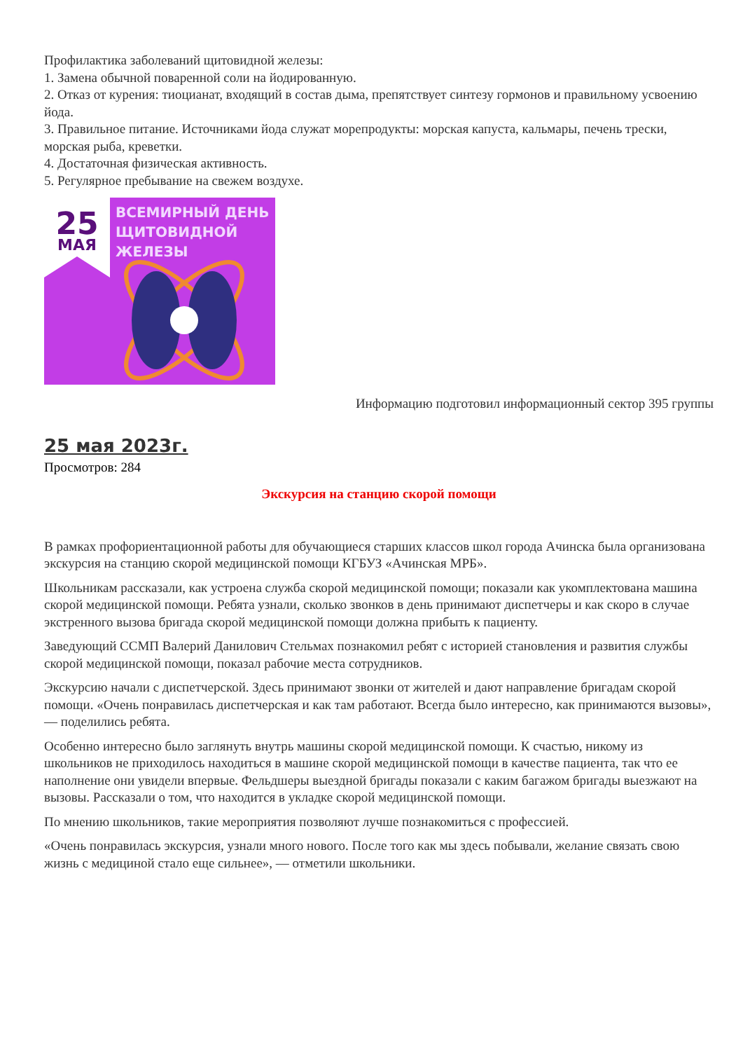Профилактика заболеваний щитовидной железы:
1. Замена обычной поваренной соли на йодированную.
2. Отказ от курения: тиоцианат, входящий в состав дыма, препятствует синтезу гормонов и правильному усвоению йода.
3. Правильное питание. Источниками йода служат морепродукты: морская капуста, кальмары, печень трески, морская рыба, креветки.
4. Достаточная физическая активность.
5. Регулярное пребывание на свежем воздухе.
25
МАЯ
ВСЕМИРНЫЙ ДЕНЬ
ЩИТОВИДНОЙ
ЖЕЛЕЗЫ
Информацию подготовил информационный сектор 395 группы
25 мая 2023г.
Просмотров: 284
Экскурсия на станцию скорой помощи
В рамках профориентационной работы для обучающиеся старших классов школ города Ачинска была организована экскурсия на станцию скорой медицинской помощи КГБУЗ «Ачинская МРБ».
Школьникам рассказали, как устроена служба скорой медицинской помощи; показали как укомплектована машина скорой медицинской помощи. Ребята узнали, сколько звонков в день принимают диспетчеры и как скоро в случае экстренного вызова бригада скорой медицинской помощи должна прибыть к пациенту.
Заведующий ССМП Валерий Данилович Стельмах познакомил ребят с историей становления и развития службы скорой медицинской помощи, показал рабочие места сотрудников.
Экскурсию начали с диспетчерской. Здесь принимают звонки от жителей и дают направление бригадам скорой помощи. «Очень понравилась диспетчерская и как там работают. Всегда было интересно, как принимаются вызовы», — поделились ребята.
Особенно интересно было заглянуть внутрь машины скорой медицинской помощи. К счастью, никому из школьников не приходилось находиться в машине скорой медицинской помощи в качестве пациента, так что ее наполнение они увидели впервые. Фельдшеры выездной бригады показали с каким багажом бригады выезжают на вызовы. Рассказали о том, что находится в укладке скорой медицинской помощи.
По мнению школьников, такие мероприятия позволяют лучше познакомиться с профессией.
«Очень понравилась экскурсия, узнали много нового. После того как мы здесь побывали, желание связать свою жизнь с медициной стало еще сильнее», — отметили школьники.